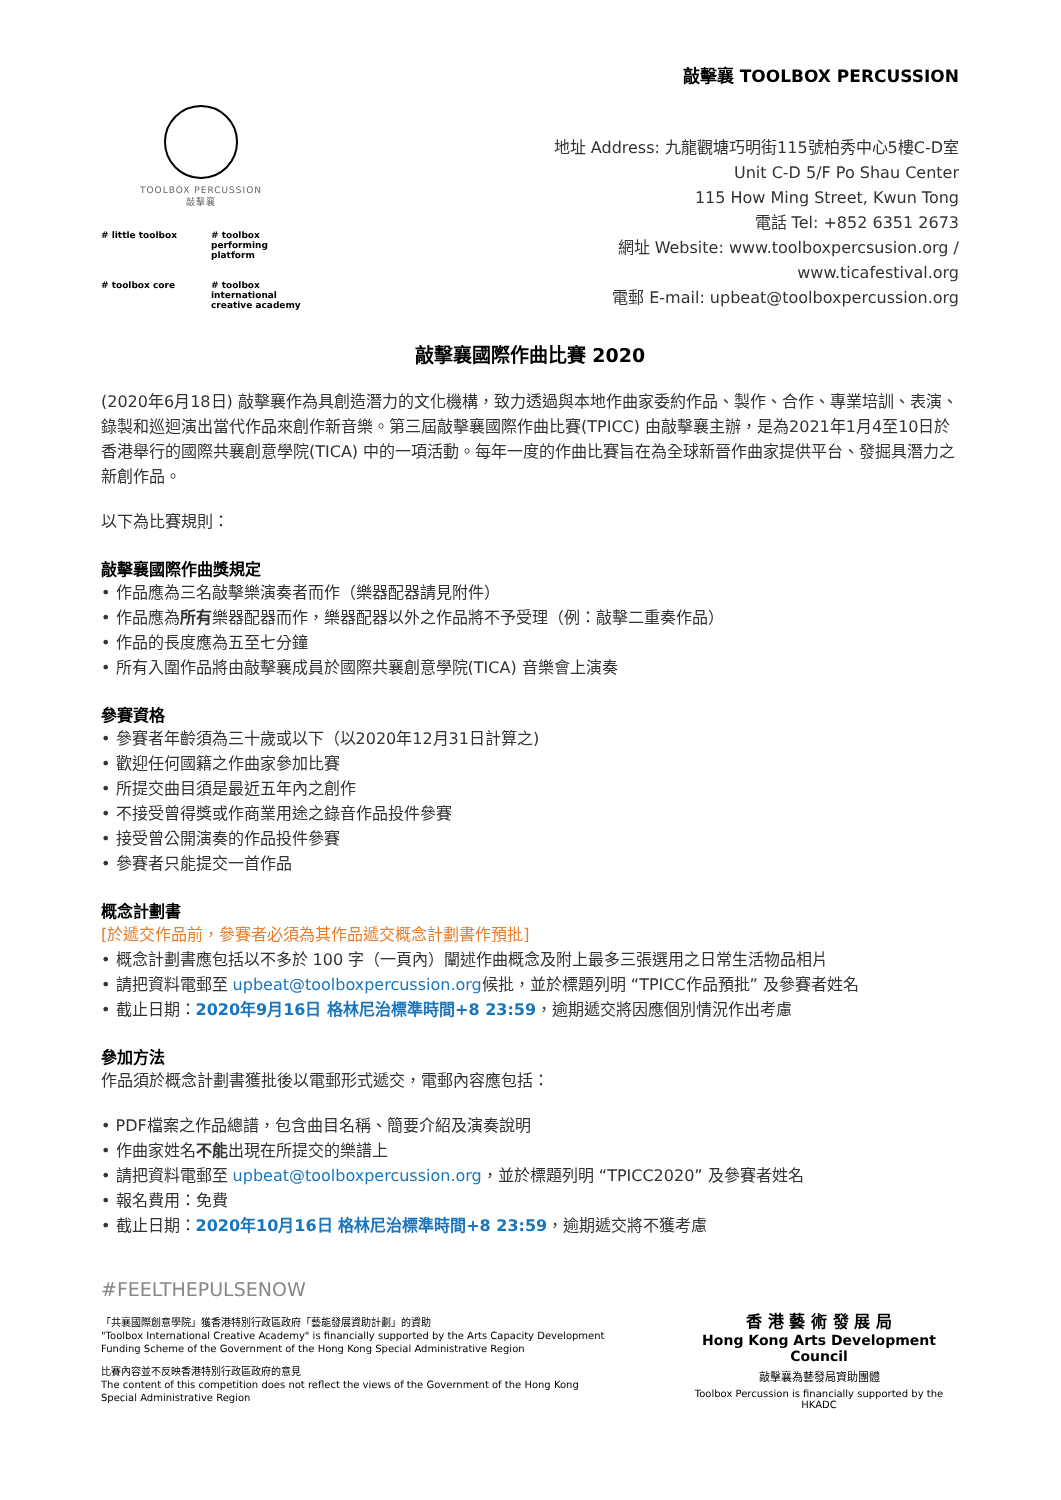敲擊襄 TOOLBOX PERCUSSION
TOOLBOX PERCUSSION
敲擊襄
# little toolbox # toolbox performing platform # toolbox core # toolbox international creative academy
地址 Address: 九龍觀塘巧明街115號柏秀中心5樓C-D室
Unit C-D 5/F Po Shau Center
115 How Ming Street, Kwun Tong
電話 Tel: +852 6351 2673
網址 Website: www.toolboxpercsusion.org /
www.ticafestival.org
電郵 E-mail: upbeat@toolboxpercussion.org
敲擊襄國際作曲比賽 2020
(2020年6月18日) 敲擊襄作為具創造潛力的文化機構，致力透過與本地作曲家委約作品、製作、合作、專業培訓、表演、錄製和巡迴演出當代作品來創作新音樂。第三屆敲擊襄國際作曲比賽(TPICC) 由敲擊襄主辦，是為2021年1月4至10日於香港舉行的國際共襄創意學院(TICA) 中的一項活動。每年一度的作曲比賽旨在為全球新晉作曲家提供平台、發掘具潛力之新創作品。
以下為比賽規則：
敲擊襄國際作曲獎規定
• 作品應為三名敲擊樂演奏者而作（樂器配器請見附件）
• 作品應為所有樂器配器而作，樂器配器以外之作品將不予受理（例：敲擊二重奏作品）
• 作品的長度應為五至七分鐘
• 所有入圍作品將由敲擊襄成員於國際共襄創意學院(TICA) 音樂會上演奏
參賽資格
• 參賽者年齡須為三十歲或以下（以2020年12月31日計算之)
• 歡迎任何國籍之作曲家參加比賽
• 所提交曲目須是最近五年內之創作
• 不接受曾得獎或作商業用途之錄音作品投件參賽
• 接受曾公開演奏的作品投件參賽
• 參賽者只能提交一首作品
概念計劃書
[於遞交作品前，參賽者必須為其作品遞交概念計劃書作預批]
• 概念計劃書應包括以不多於 100 字（一頁內）闡述作曲概念及附上最多三張選用之日常生活物品相片
• 請把資料電郵至 upbeat@toolboxpercussion.org候批，並於標題列明 “TPICC作品預批” 及參賽者姓名
• 截止日期：2020年9月16日 格林尼治標準時間+8 23:59，逾期遞交將因應個別情況作出考慮
參加方法
作品須於概念計劃書獲批後以電郵形式遞交，電郵內容應包括：
• PDF檔案之作品總譜，包含曲目名稱、簡要介紹及演奏說明
• 作曲家姓名不能出現在所提交的樂譜上
• 請把資料電郵至 upbeat@toolboxpercussion.org，並於標題列明 “TPICC2020” 及參賽者姓名
• 報名費用：免費
• 截止日期：2020年10月16日 格林尼治標準時間+8 23:59，逾期遞交將不獲考慮
#FEELTHEPULSENOW
「共襄國際創意學院」獲香港特別行政區政府「藝能發展資助計劃」的資助
"Toolbox International Creative Academy" is financially supported by the Arts Capacity Development
Funding Scheme of the Government of the Hong Kong Special Administrative Region
比賽內容並不反映香港特別行政區政府的意見
The content of this competition does not reflect the views of the Government of the Hong Kong
Special Administrative Region
香 港 藝 術 發 展 局
Hong Kong Arts Development Council
敲擊襄為藝發局資助團體
Toolbox Percussion is financially supported by the HKADC